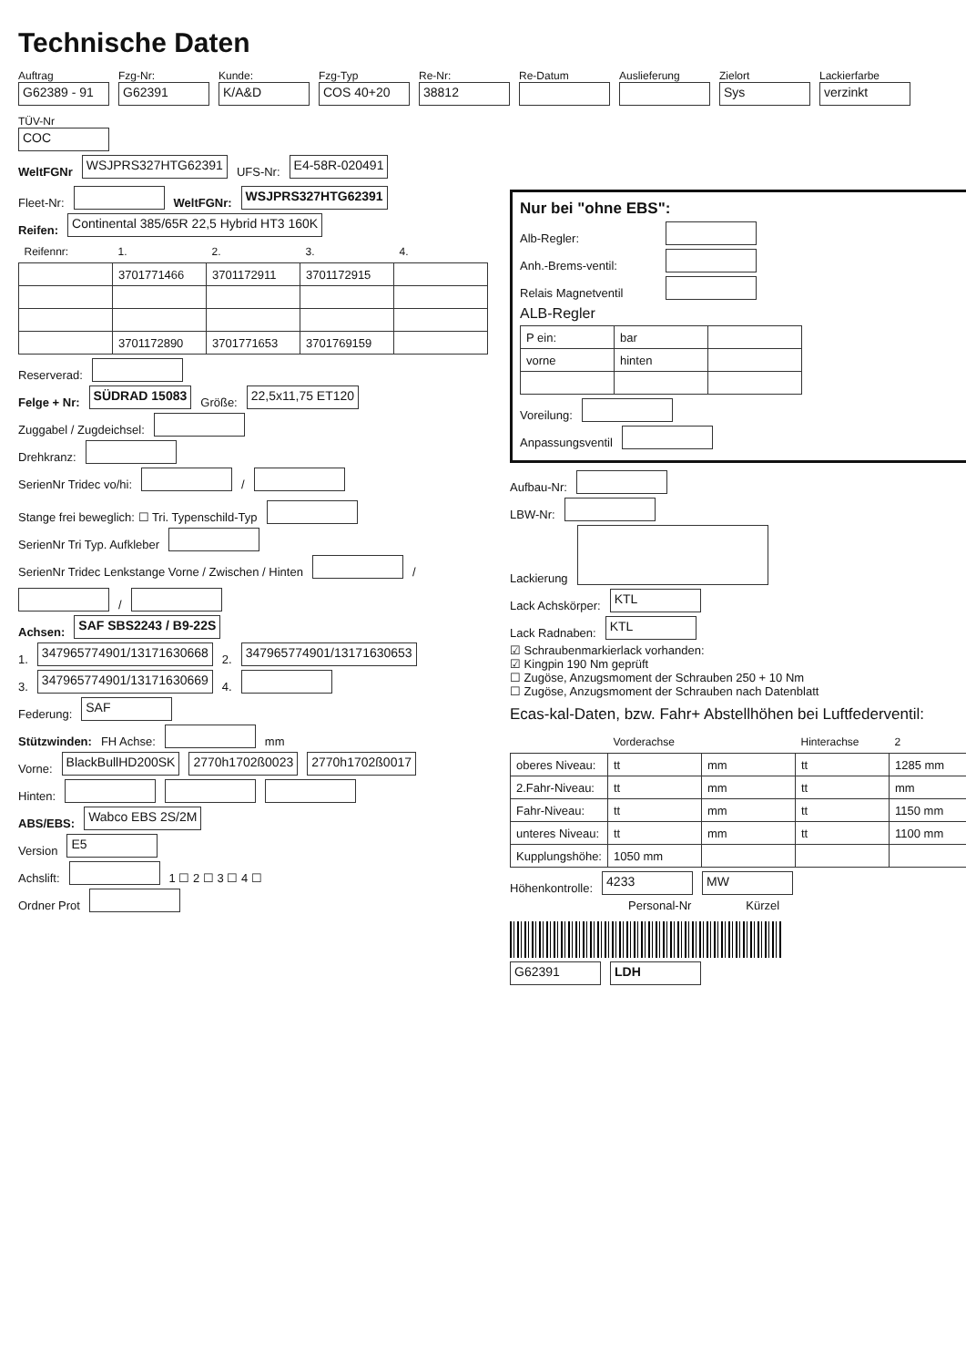Technische Daten
Auftrag
G62389 - 91
Fzg-Nr:
G62391
Kunde:
K/A&D
Fzg-Typ
COS 40+20
Re-Nr:
38812
Re-Datum
Auslieferung
Zielort
Sys
Lackierfarbe
verzinkt
TÜV-Nr
COC
WeltFGNr WSJPRS327HTG62391 UFS-Nr: E4-58R-020491
Fleet-Nr: WeltFGNr: WSJPRS327HTG62391
Reifen: Continental 385/65R 22,5 Hybrid HT3 160K
| Reifennr: | 1. | 2. | 3. | 4. |
| --- | --- | --- | --- | --- |
| | 3701771466 | 3701172911 | 3701172915 | |
| | 3701172890 | 3701771653 | 3701769159 | |
Reserverad:
Felge + Nr: SÜDRAD 15083 Größe: 22,5x11,75 ET120
Zuggabel / Zugdeichsel:
Drehkranz:
SerienNr Tridec vo/hi: / Stange frei beweglich: ☐ Tri. Typenschild-Typ
SerienNr Tri Typ. Aufkleber
SerienNr Tridec Lenkstange Vorne / Zwischen / Hinten / /
Achsen: SAF SBS2243 / B9-22S
1. 3479657749​01/13171630668 2. 347965774901/13171630653
3. 347965774901/13171630669 4.
Federung: SAF
Stützwinden: FH Achse: mm
Vorne: BlackBullHD200SK 2770h1702ß0023 2770h1702ß0017
Hinten:
ABS/EBS: Wabco EBS 2S/2M
Version E5
Achslift: 1 ☐ 2 ☐ 3 ☐ 4 ☐
Ordner Prot
Nur bei "ohne EBS":
Alb-Regler:
Anh.-Brems-ventil:
Relais Magnetventil
ALB-Regler
| P ein: | bar | |
| vorne | hinten | |
Voreilung:
Anpassungsventil
Aufbau-Nr:
LBW-Nr:
Lackierung
Lack Achskörper: KTL
Lack Radnaben: KTL
☑ Schraubenmarkierlack vorhanden:
☑ Kingpin 190 Nm geprüft
☐ Zugöse, Anzugsmoment der Schrauben 250 + 10 Nm
☐ Zugöse, Anzugsmoment der Schrauben nach Datenblatt
Ecas-kal-Daten, bzw. Fahr+ Abstellhöhen bei Luftfederventil:
| | Vorderachse | | Hinterachse | 2 |
| --- | --- | --- | --- | --- |
| oberes Niveau: | tt | mm | tt | 1285 mm |
| 2.Fahr-Niveau: | tt | mm | tt | mm |
| Fahr-Niveau: | tt | mm | tt | 1150 mm |
| unteres Niveau: | tt | mm | tt | 1100 mm |
| Kupplungshöhe: | 1050 mm | | | |
Höhenkontrolle: 4233 MW
Personal-Nr Kürzel
G62391 LDH